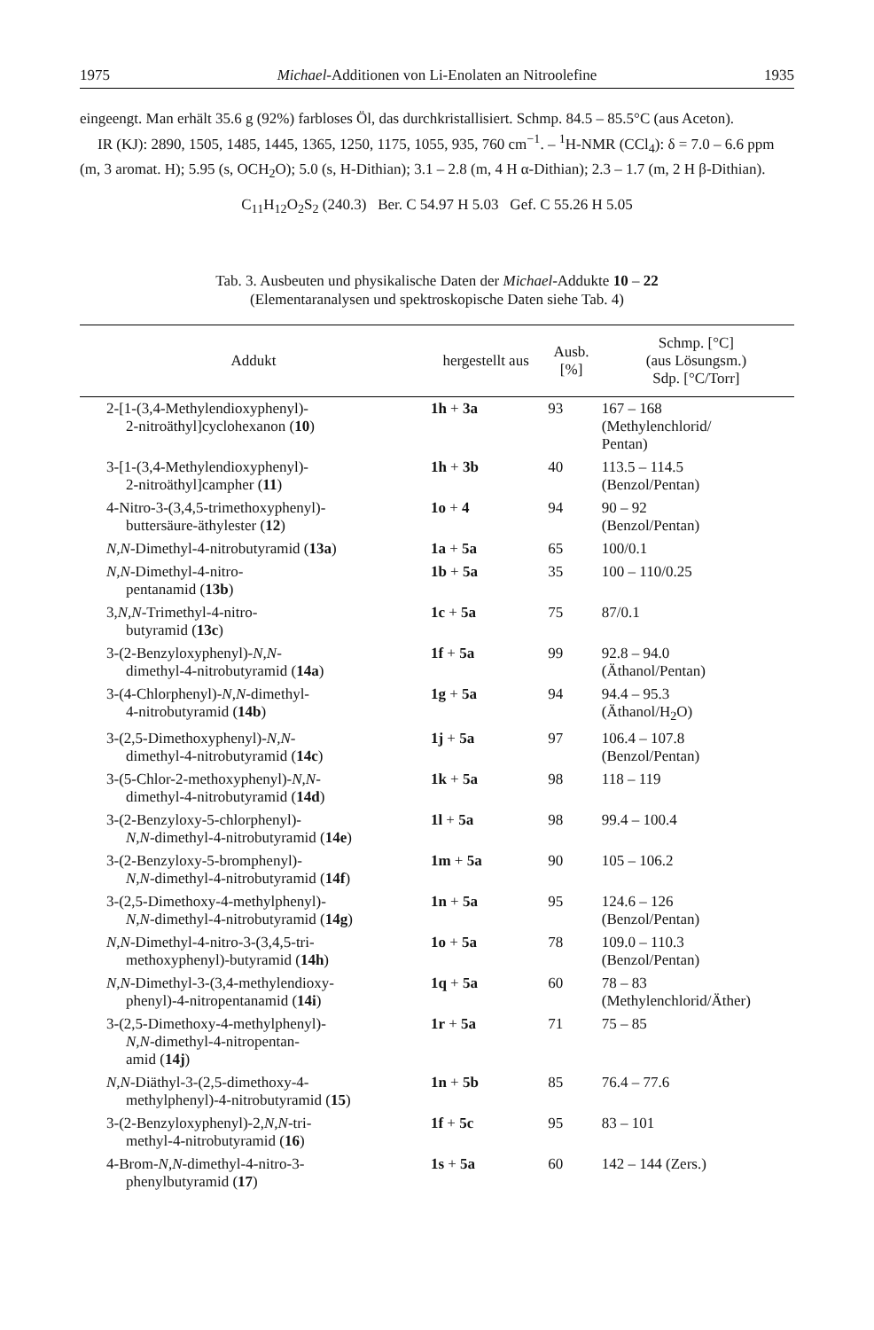1975 Michael-Additionen von Li-Enolaten an Nitroolefine 1935
eingeengt. Man erhält 35.6 g (92%) farbloses Öl, das durchkristallisiert. Schmp. 84.5 – 85.5°C (aus Aceton).
IR (KJ): 2890, 1505, 1485, 1445, 1365, 1250, 1175, 1055, 935, 760 cm<sup>−1</sup>. – <sup>1</sup>H-NMR (CCl<sub>4</sub>): δ = 7.0 – 6.6 ppm (m, 3 aromat. H); 5.95 (s, OCH<sub>2</sub>O); 5.0 (s, H-Dithian); 3.1 – 2.8 (m, 4 H α-Dithian); 2.3 – 1.7 (m, 2 H β-Dithian).
C<sub>11</sub>H<sub>12</sub>O<sub>2</sub>S<sub>2</sub> (240.3) Ber. C 54.97 H 5.03 Gef. C 55.26 H 5.05
Tab. 3. Ausbeuten und physikalische Daten der Michael-Addukte 10 – 22
(Elementaranalysen und spektroskopische Daten siehe Tab. 4)
| Addukt | hergestellt aus | Ausb. [%] | Schmp. [°C] (aus Lösungsm.) Sdp. [°C/Torr] |
| --- | --- | --- | --- |
| 2-[1-(3,4-Methylendioxyphenyl)- 2-nitroäthyl]cyclohexanon ( 10 ) | 1h + 3a | 93 | 167 – 168 (Methylenchlorid/ Pentan) |
| 3-[1-(3,4-Methylendioxyphenyl)- 2-nitroäthyl]campher ( 11 ) | 1h + 3b | 40 | 113.5 – 114.5 (Benzol/Pentan) |
| 4-Nitro-3-(3,4,5-trimethoxyphenyl)- buttersäure-äthylester ( 12 ) | 1o + 4 | 94 | 90 – 92 (Benzol/Pentan) |
| N,N -Dimethyl-4-nitrobutyramid ( 13a ) | 1a + 5a | 65 | 100/0.1 |
| N,N -Dimethyl-4-nitro- pentanamid ( 13b ) | 1b + 5a | 35 | 100 – 110/0.25 |
| 3, N,N -Trimethyl-4-nitro- butyramid ( 13c ) | 1c + 5a | 75 | 87/0.1 |
| 3-(2-Benzyloxyphenyl)- N,N - dimethyl-4-nitrobutyramid ( 14a ) | 1f + 5a | 99 | 92.8 – 94.0 (Äthanol/Pentan) |
| 3-(4-Chlorphenyl)- N,N -dimethyl- 4-nitrobutyramid ( 14b ) | 1g + 5a | 94 | 94.4 – 95.3 (Äthanol/H<sub>2</sub>O) |
| 3-(2,5-Dimethoxyphenyl)- N,N - dimethyl-4-nitrobutyramid ( 14c ) | 1j + 5a | 97 | 106.4 – 107.8 (Benzol/Pentan) |
| 3-(5-Chlor-2-methoxyphenyl)- N,N - dimethyl-4-nitrobutyramid ( 14d ) | 1k + 5a | 98 | 118 – 119 |
| 3-(2-Benzyloxy-5-chlorphenyl)- N,N -dimethyl-4-nitrobutyramid ( 14e ) | 1l + 5a | 98 | 99.4 – 100.4 |
| 3-(2-Benzyloxy-5-bromphenyl)- N,N -dimethyl-4-nitrobutyramid ( 14f ) | 1m + 5a | 90 | 105 – 106.2 |
| 3-(2,5-Dimethoxy-4-methylphenyl)- N,N -dimethyl-4-nitrobutyramid ( 14g ) | 1n + 5a | 95 | 124.6 – 126 (Benzol/Pentan) |
| N,N -Dimethyl-4-nitro-3-(3,4,5-tri- methoxyphenyl)-butyramid ( 14h ) | 1o + 5a | 78 | 109.0 – 110.3 (Benzol/Pentan) |
| N,N -Dimethyl-3-(3,4-methylendioxy- phenyl)-4-nitropentanamid ( 14i ) | 1q + 5a | 60 | 78 – 83 (Methylenchlorid/Äther) |
| 3-(2,5-Dimethoxy-4-methylphenyl)- N,N -dimethyl-4-nitropentan- amid ( 14j ) | 1r + 5a | 71 | 75 – 85 |
| N,N -Diäthyl-3-(2,5-dimethoxy-4- methylphenyl)-4-nitrobutyramid ( 15 ) | 1n + 5b | 85 | 76.4 – 77.6 |
| 3-(2-Benzyloxyphenyl)-2, N,N -tri- methyl-4-nitrobutyramid ( 16 ) | 1f + 5c | 95 | 83 – 101 |
| 4-Brom- N,N -dimethyl-4-nitro-3- phenylbutyramid ( 17 ) | 1s + 5a | 60 | 142 – 144 (Zers.) |